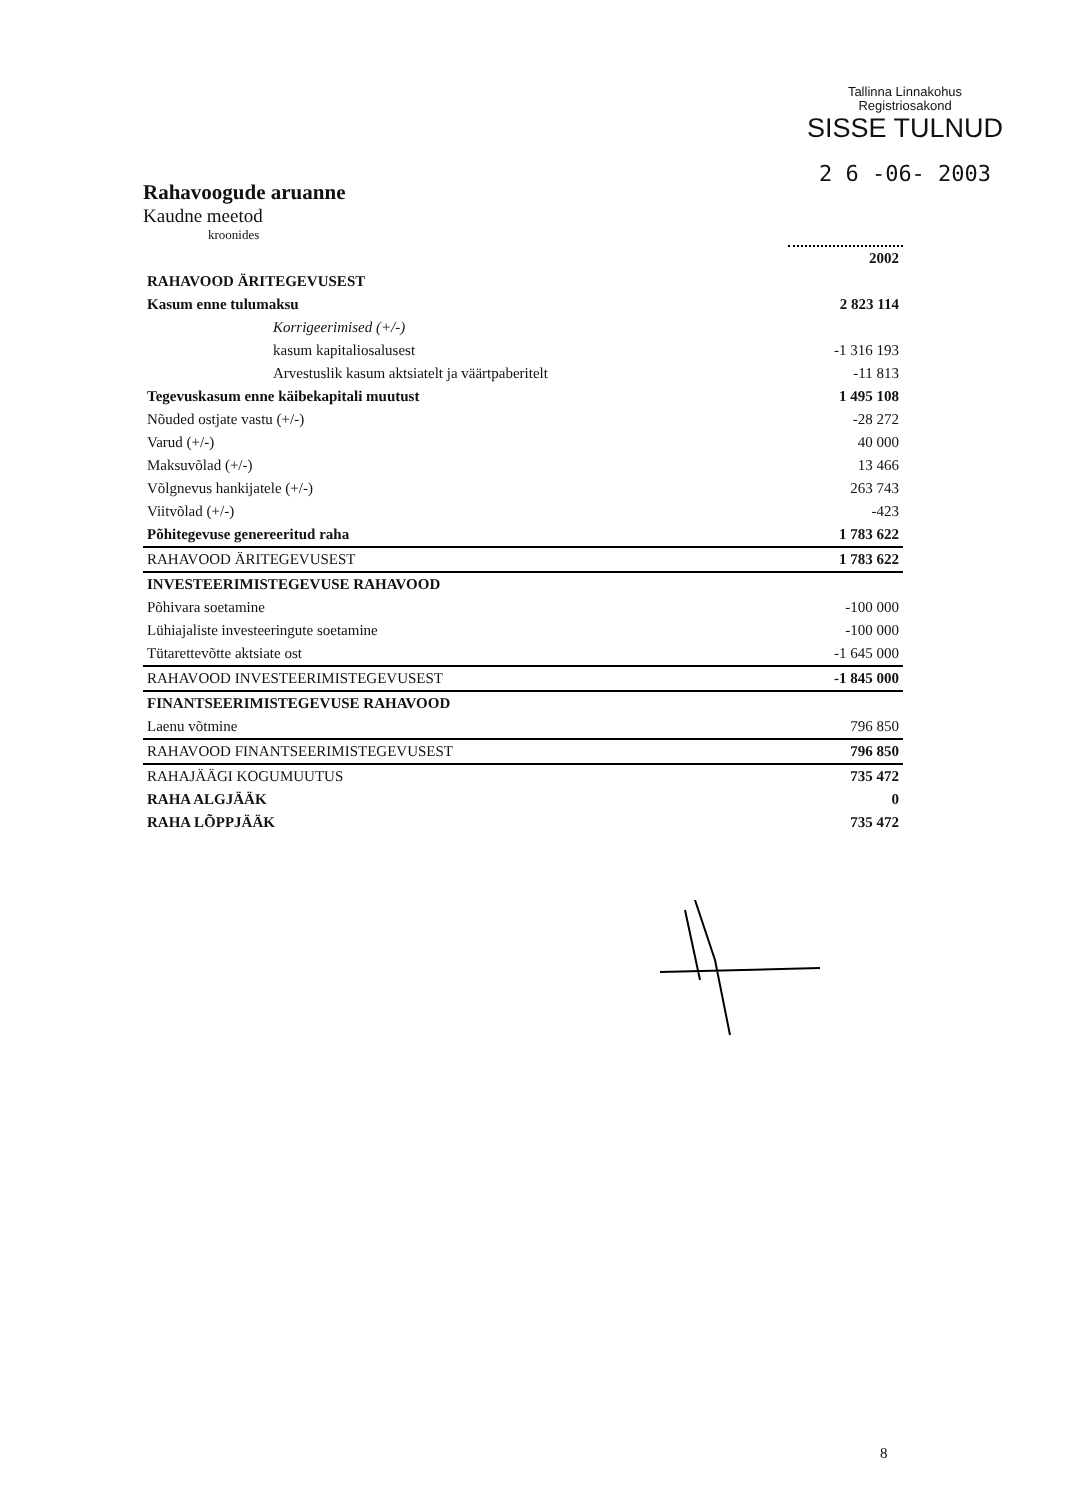Tallinna Linnakohus
Registriosakond
SISSE TULNUD
2 6 -06- 2003
Rahavoogude aruanne
Kaudne meetod
kroonides
| | 2002 |
| --- | --- |
| RAHAVOOD ÄRITEGEVUSEST | |
| Kasum enne tulumaksu | 2 823 114 |
| Korrigeerimised (+/-) | |
| kasum kapitaliosalusest | -1 316 193 |
| Arvestuslik kasum aktsiatelt ja väärtpaberitelt | -11 813 |
| Tegevuskasum enne käibekapitali muutust | 1 495 108 |
| Nõuded ostjate vastu (+/-) | -28 272 |
| Varud (+/-) | 40 000 |
| Maksuvõlad (+/-) | 13 466 |
| Võlgnevus hankijatele (+/-) | 263 743 |
| Viitvõlad (+/-) | -423 |
| Põhitegevuse genereeritud raha | 1 783 622 |
| RAHAVOOD ÄRITEGEVUSEST | 1 783 622 |
| INVESTEERIMISTEGEVUSE RAHAVOOD | |
| Põhivara soetamine | -100 000 |
| Lühiajaliste investeeringute soetamine | -100 000 |
| Tütarettevõtte aktsiate ost | -1 645 000 |
| RAHAVOOD INVESTEERIMISTEGEVUSEST | -1 845 000 |
| FINANTSEERIMISTEGEVUSE RAHAVOOD | |
| Laenu võtmine | 796 850 |
| RAHAVOOD FINANTSEERIMISTEGEVUSEST | 796 850 |
| RAHAJÄÄGI KOGUMUUTUS | 735 472 |
| RAHA ALGJÄÄK | 0 |
| RAHA LÕPPJÄÄK | 735 472 |
8